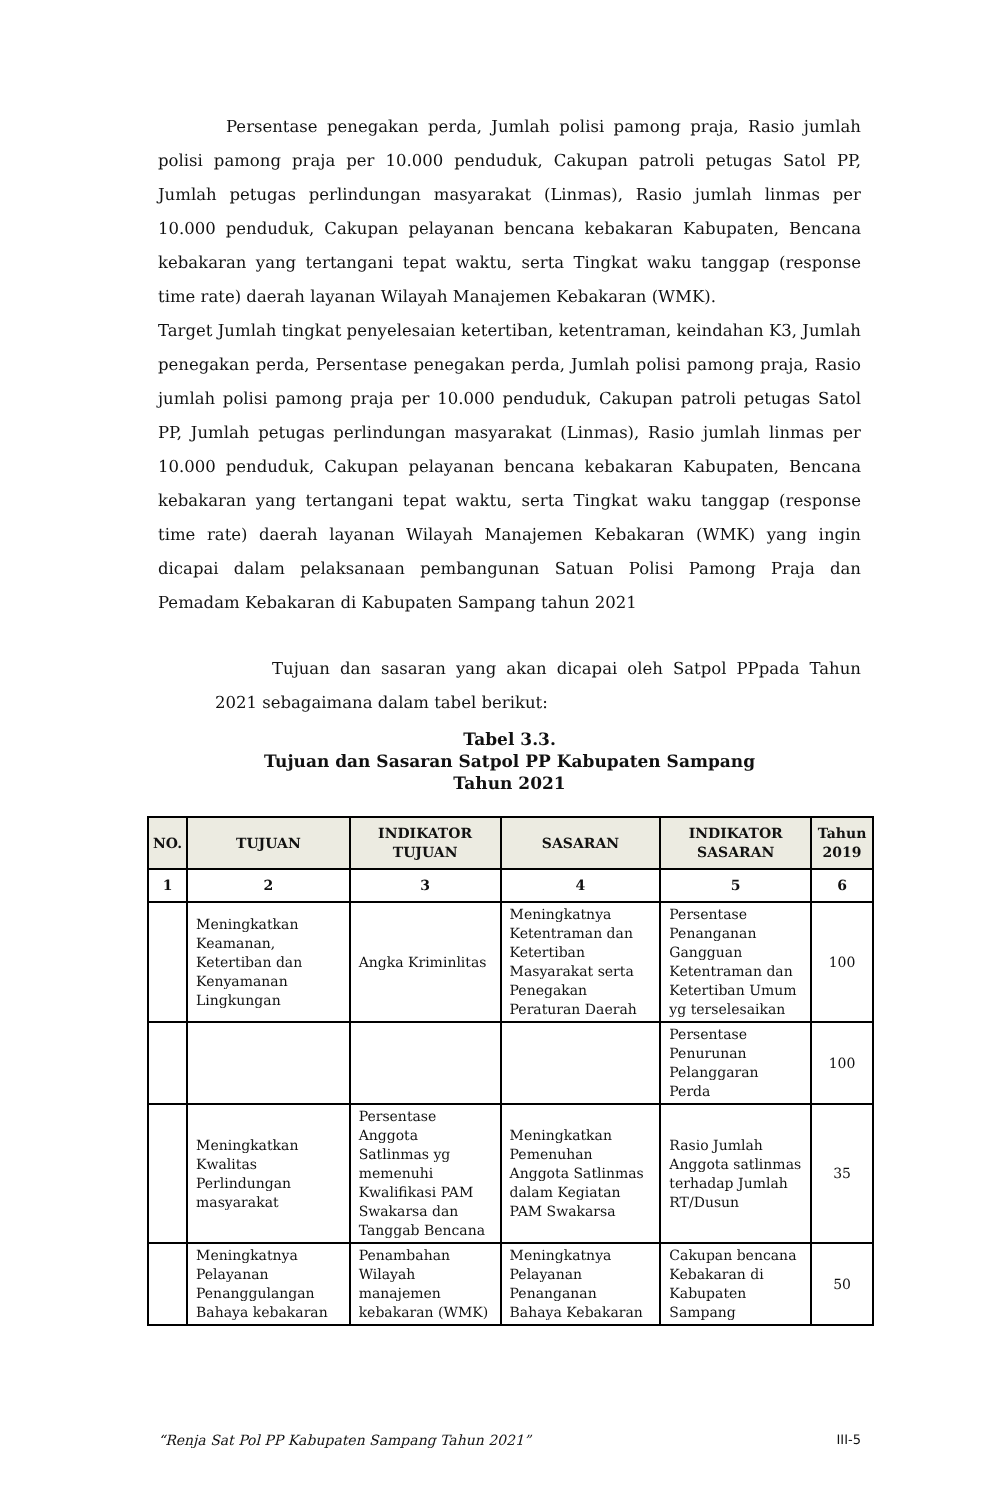Persentase penegakan perda, Jumlah polisi pamong praja, Rasio jumlah polisi pamong praja per 10.000 penduduk, Cakupan patroli petugas Satol PP, Jumlah petugas perlindungan masyarakat (Linmas), Rasio jumlah linmas per 10.000 penduduk, Cakupan pelayanan bencana kebakaran Kabupaten, Bencana kebakaran yang tertangani tepat waktu, serta Tingkat waku tanggap (response time rate) daerah layanan Wilayah Manajemen Kebakaran (WMK).
Target Jumlah tingkat penyelesaian ketertiban, ketentraman, keindahan K3, Jumlah penegakan perda, Persentase penegakan perda, Jumlah polisi pamong praja, Rasio jumlah polisi pamong praja per 10.000 penduduk, Cakupan patroli petugas Satol PP, Jumlah petugas perlindungan masyarakat (Linmas), Rasio jumlah linmas per 10.000 penduduk, Cakupan pelayanan bencana kebakaran Kabupaten, Bencana kebakaran yang tertangani tepat waktu, serta Tingkat waku tanggap (response time rate) daerah layanan Wilayah Manajemen Kebakaran (WMK) yang ingin dicapai dalam pelaksanaan pembangunan Satuan Polisi Pamong Praja dan Pemadam Kebakaran di Kabupaten Sampang tahun 2021
Tujuan dan sasaran yang akan dicapai oleh Satpol PPpada Tahun 2021 sebagaimana dalam tabel berikut:
Tabel 3.3.
Tujuan dan Sasaran Satpol PP Kabupaten Sampang
Tahun 2021
| NO. | TUJUAN | INDIKATOR TUJUAN | SASARAN | INDIKATOR SASARAN | Tahun 2019 |
| --- | --- | --- | --- | --- | --- |
| 1 | 2 | 3 | 4 | 5 | 6 |
| | Meningkatkan Keamanan, Ketertiban dan Kenyamanan Lingkungan | Angka Kriminlitas | Meningkatnya Ketentraman dan Ketertiban Masyarakat serta Penegakan Peraturan Daerah | Persentase Penanganan Gangguan Ketentraman dan Ketertiban Umum yg terselesaikan | 100 |
| | | | | Persentase Penurunan Pelanggaran Perda | 100 |
| | Meningkatkan Kwalitas Perlindungan masyarakat | Persentase Anggota Satlinmas yg memenuhi Kwalifikasi PAM Swakarsa dan Tanggab Bencana | Meningkatkan Pemenuhan Anggota Satlinmas dalam Kegiatan PAM Swakarsa | Rasio Jumlah Anggota satlinmas terhadap Jumlah RT/Dusun | 35 |
| | Meningkatnya Pelayanan Penanggulangan Bahaya kebakaran | Penambahan Wilayah manajemen kebakaran (WMK) | Meningkatnya Pelayanan Penanganan Bahaya Kebakaran | Cakupan bencana Kebakaran di Kabupaten Sampang | 50 |
“Renja Sat Pol PP Kabupaten Sampang Tahun 2021” III-5